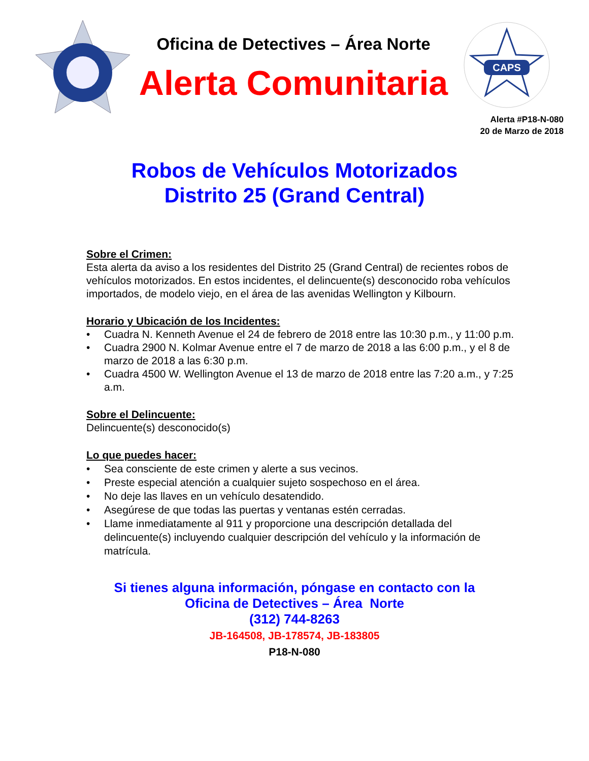Oficina de Detectives – Área Norte
Alerta Comunitaria
CAPS
Alerta #P18-N-080
20 de Marzo de 2018
Robos de Vehículos Motorizados
Distrito 25 (Grand Central)
Sobre el Crimen:
Esta alerta da aviso a los residentes del Distrito 25 (Grand Central) de recientes robos de vehículos motorizados. En estos incidentes, el delincuente(s) desconocido roba vehículos importados, de modelo viejo, en el área de las avenidas Wellington y Kilbourn.
Horario y Ubicación de los Incidentes:
• Cuadra N. Kenneth Avenue el 24 de febrero de 2018 entre las 10:30 p.m., y 11:00 p.m.
• Cuadra 2900 N. Kolmar Avenue entre el 7 de marzo de 2018 a las 6:00 p.m., y el 8 de marzo de 2018 a las 6:30 p.m.
• Cuadra 4500 W. Wellington Avenue el 13 de marzo de 2018 entre las 7:20 a.m., y 7:25 a.m.
Sobre el Delincuente:
Delincuente(s) desconocido(s)
Lo que puedes hacer:
• Sea consciente de este crimen y alerte a sus vecinos.
• Preste especial atención a cualquier sujeto sospechoso en el área.
• No deje las llaves en un vehículo desatendido.
• Asegúrese de que todas las puertas y ventanas estén cerradas.
• Llame inmediatamente al 911 y proporcione una descripción detallada del delincuente(s) incluyendo cualquier descripción del vehículo y la información de matrícula.
Si tienes alguna información, póngase en contacto con la
Oficina de Detectives – Área Norte
(312) 744-8263
JB-164508, JB-178574, JB-183805
P18-N-080